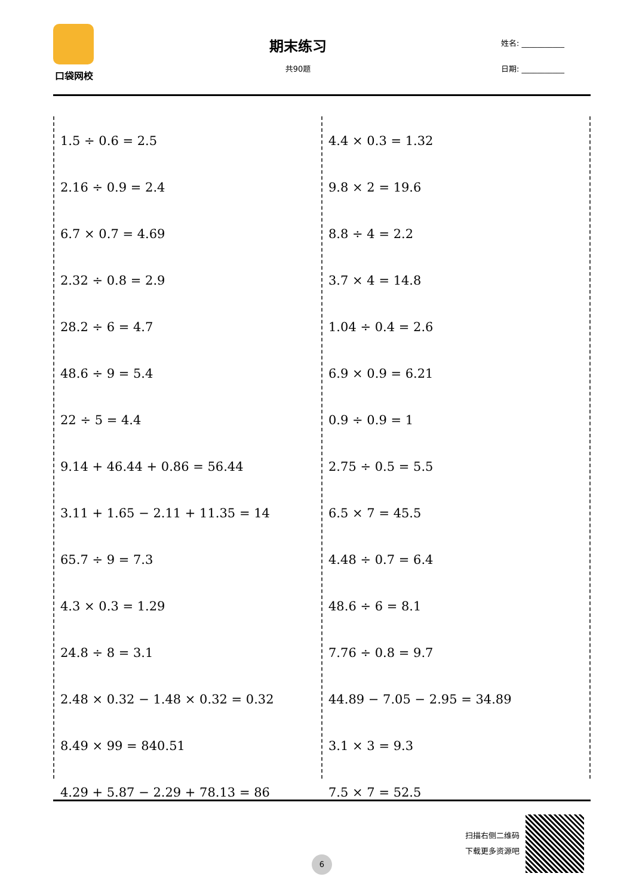口袋网校
期末练习
共90题
姓名: ___________
日期: ___________
1.5 ÷ 0.6 = 2.5
2.16 ÷ 0.9 = 2.4
6.7 × 0.7 = 4.69
2.32 ÷ 0.8 = 2.9
28.2 ÷ 6 = 4.7
48.6 ÷ 9 = 5.4
22 ÷ 5 = 4.4
9.14 + 46.44 + 0.86 = 56.44
3.11 + 1.65 − 2.11 + 11.35 = 14
65.7 ÷ 9 = 7.3
4.3 × 0.3 = 1.29
24.8 ÷ 8 = 3.1
2.48 × 0.32 − 1.48 × 0.32 = 0.32
8.49 × 99 = 840.51
4.29 + 5.87 − 2.29 + 78.13 = 86
4.4 × 0.3 = 1.32
9.8 × 2 = 19.6
8.8 ÷ 4 = 2.2
3.7 × 4 = 14.8
1.04 ÷ 0.4 = 2.6
6.9 × 0.9 = 6.21
0.9 ÷ 0.9 = 1
2.75 ÷ 0.5 = 5.5
6.5 × 7 = 45.5
4.48 ÷ 0.7 = 6.4
48.6 ÷ 6 = 8.1
7.76 ÷ 0.8 = 9.7
44.89 − 7.05 − 2.95 = 34.89
3.1 × 3 = 9.3
7.5 × 7 = 52.5
扫描右侧二维码
下载更多资源吧
6